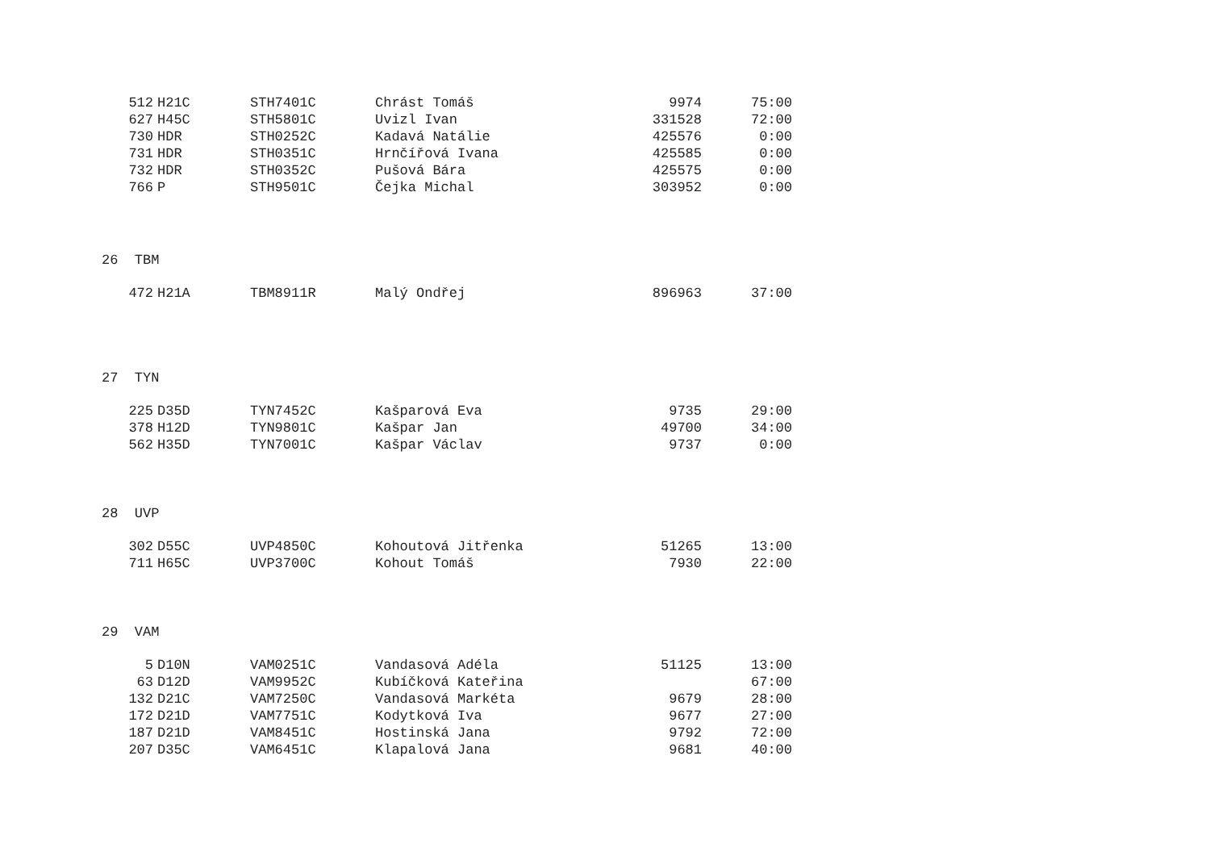| 512 | H21C | STH7401C | Chrást Tomáš | 9974 | 75:00 |
| 627 | H45C | STH5801C | Uvizl Ivan | 331528 | 72:00 |
| 730 | HDR | STH0252C | Kadavá Natálie | 425576 | 0:00 |
| 731 | HDR | STH0351C | Hrnčířová Ivana | 425585 | 0:00 |
| 732 | HDR | STH0352C | Pušová Bára | 425575 | 0:00 |
| 766 | P | STH9501C | Čejka Michal | 303952 | 0:00 |
26 TBM
| 472 | H21A | TBM8911R | Malý Ondřej | 896963 | 37:00 |
27 TYN
| 225 | D35D | TYN7452C | Kašparová Eva | 9735 | 29:00 |
| 378 | H12D | TYN9801C | Kašpar Jan | 49700 | 34:00 |
| 562 | H35D | TYN7001C | Kašpar Václav | 9737 | 0:00 |
28 UVP
| 302 | D55C | UVP4850C | Kohoutová Jitřenka | 51265 | 13:00 |
| 711 | H65C | UVP3700C | Kohout Tomáš | 7930 | 22:00 |
29 VAM
| 5 | D10N | VAM0251C | Vandasová Adéla | 51125 | 13:00 |
| 63 | D12D | VAM9952C | Kubíčková Kateřina | | 67:00 |
| 132 | D21C | VAM7250C | Vandasová Markéta | 9679 | 28:00 |
| 172 | D21D | VAM7751C | Kodytková Iva | 9677 | 27:00 |
| 187 | D21D | VAM8451C | Hostinská Jana | 9792 | 72:00 |
| 207 | D35C | VAM6451C | Klapalová Jana | 9681 | 40:00 |